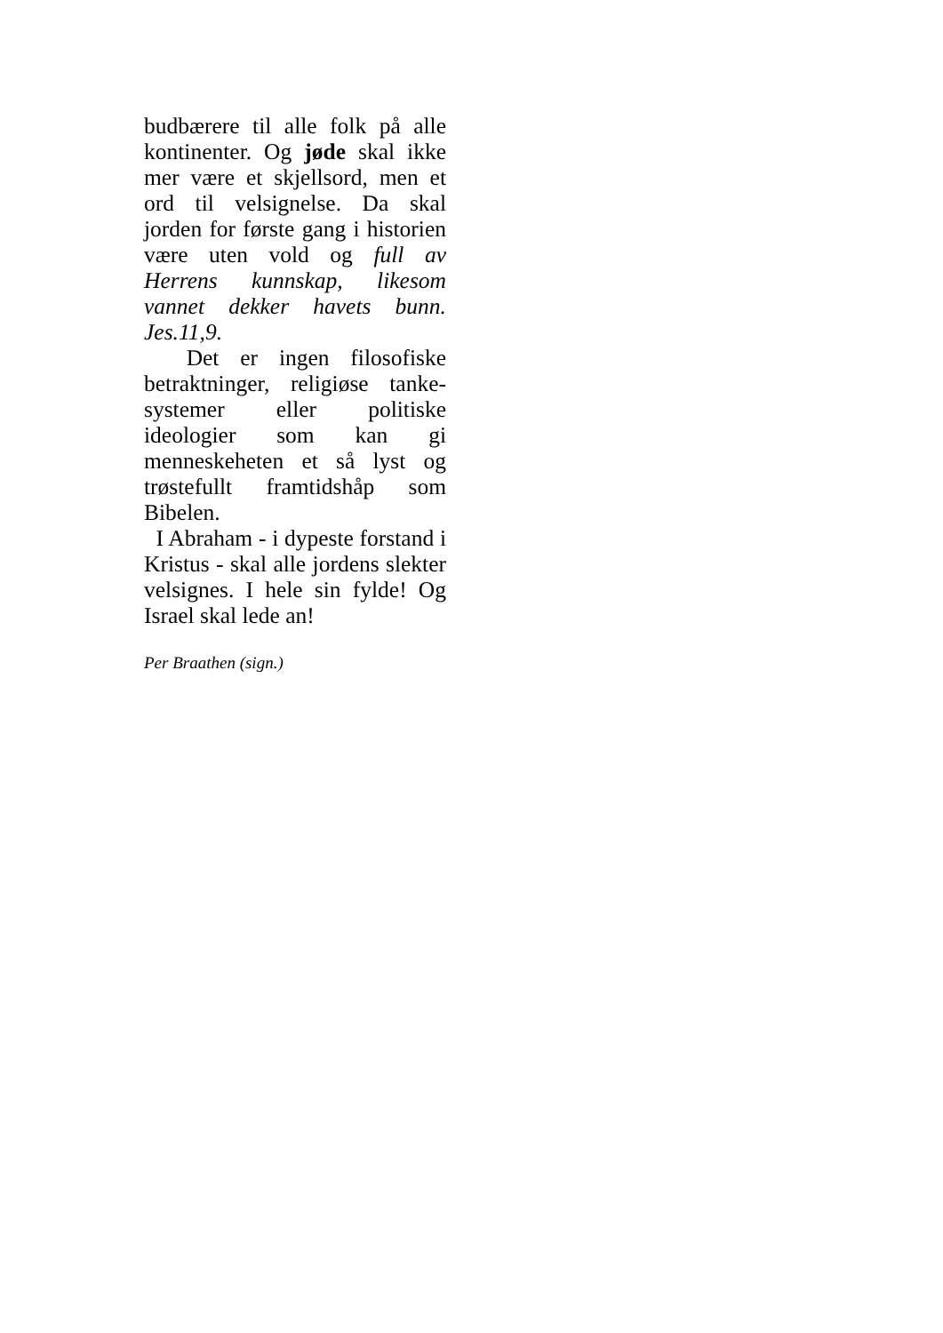budbærere til alle folk på alle kontinenter. Og jøde skal ikke mer være et skjellsord, men et ord til velsignelse. Da skal jorden for første gang i historien være uten vold og full av Herrens kunnskap, likesom vannet dekker havets bunn. Jes.11,9.
Det er ingen filosofiske betraktninger, religiøse tanke-systemer eller politiske ideologier som kan gi menneskeheten et så lyst og trøstefullt framtidshåp som Bibelen.
I Abraham - i dypeste forstand i Kristus - skal alle jordens slekter velsignes. I hele sin fylde! Og Israel skal lede an!
Per Braathen (sign.)